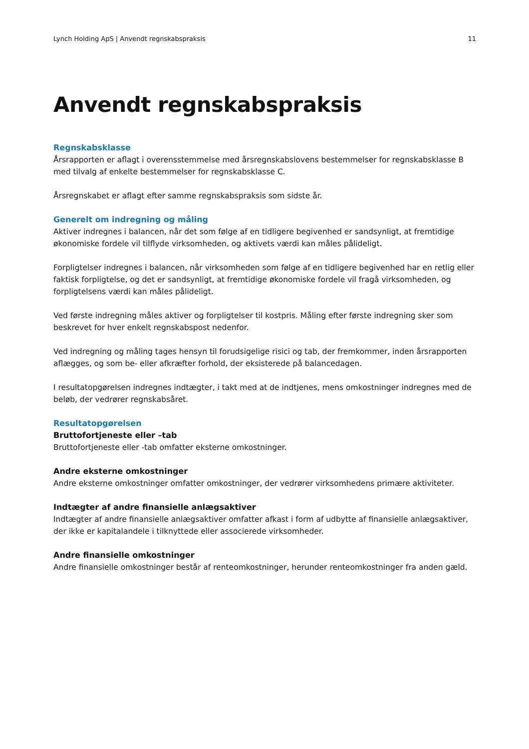Lynch Holding ApS | Anvendt regnskabspraksis 11
Anvendt regnskabspraksis
Regnskabsklasse
Årsrapporten er aflagt i overensstemmelse med årsregnskabslovens bestemmelser for regnskabsklasse B med tilvalg af enkelte bestemmelser for regnskabsklasse C.
Årsregnskabet er aflagt efter samme regnskabspraksis som sidste år.
Generelt om indregning og måling
Aktiver indregnes i balancen, når det som følge af en tidligere begivenhed er sandsynligt, at fremtidige økonomiske fordele vil tilflyde virksomheden, og aktivets værdi kan måles pålideligt.
Forpligtelser indregnes i balancen, når virksomheden som følge af en tidligere begivenhed har en retlig eller faktisk forpligtelse, og det er sandsynligt, at fremtidige økonomiske fordele vil fragå virksomheden, og forpligtelsens værdi kan måles pålideligt.
Ved første indregning måles aktiver og forpligtelser til kostpris. Måling efter første indregning sker som beskrevet for hver enkelt regnskabspost nedenfor.
Ved indregning og måling tages hensyn til forudsigelige risici og tab, der fremkommer, inden årsrapporten aflægges, og som be- eller afkræfter forhold, der eksisterede på balancedagen.
I resultatopgørelsen indregnes indtægter, i takt med at de indtjenes, mens omkostninger indregnes med de beløb, der vedrører regnskabsåret.
Resultatopgørelsen
Bruttofortjeneste eller –tab
Bruttofortjeneste eller -tab omfatter eksterne omkostninger.
Andre eksterne omkostninger
Andre eksterne omkostninger omfatter omkostninger, der vedrører virksomhedens primære aktiviteter.
Indtægter af andre finansielle anlægsaktiver
Indtægter af andre finansielle anlægsaktiver omfatter afkast i form af udbytte af finansielle anlægsaktiver, der ikke er kapitalandele i tilknyttede eller associerede virksomheder.
Andre finansielle omkostninger
Andre finansielle omkostninger består af renteomkostninger, herunder renteomkostninger fra anden gæld.